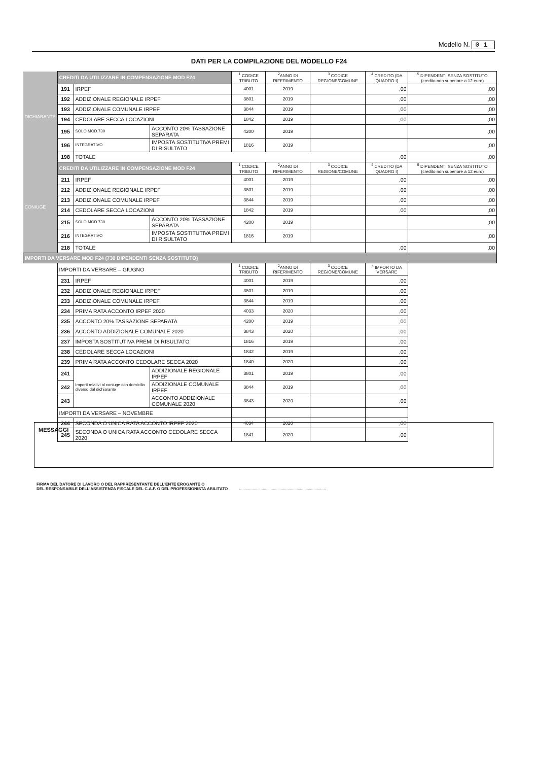Modello N. 01
DATI PER LA COMPILAZIONE DEL MODELLO F24
| DICHIARANTE | CREDITI DA UTILIZZARE IN COMPENSAZIONE MOD F24 | | | <sup>1</sup> CODICE TRIBUTO | <sup>2</sup> ANNO DI RIFERIMENTO | <sup>3</sup> CODICE REGIONE/COMUNE | <sup>4</sup> CREDITO (DA QUADRO I) | <sup>5</sup> DIPENDENTI SENZA SOSTITUTO (credito non superiore a 12 euro) |
| | 191 | IRPEF | | 4001 | 2019 | | ,00 | ,00 |
| | 192 | ADDIZIONALE REGIONALE IRPEF | | 3801 | 2019 | | ,00 | ,00 |
| | 193 | ADDIZIONALE COMUNALE IRPEF | | 3844 | 2019 | | ,00 | ,00 |
| | 194 | CEDOLARE SECCA LOCAZIONI | | 1842 | 2019 | | ,00 | ,00 |
| | 195 | SOLO MOD.730 | ACCONTO 20% TASSAZIONE SEPARATA | 4200 | 2019 | | | ,00 |
| | 196 | INTEGRATIVO | IMPOSTA SOSTITUTIVA PREMI DI RISULTATO | 1816 | 2019 | | | ,00 |
| | 198 | TOTALE | | | | | ,00 | ,00 |
| CONIUGE | CREDITI DA UTILIZZARE IN COMPENSAZIONE MOD F24 | | | <sup>1</sup> CODICE TRIBUTO | <sup>2</sup> ANNO DI RIFERIMENTO | <sup>3</sup> CODICE REGIONE/COMUNE | <sup>4</sup> CREDITO (DA QUADRO I) | <sup>5</sup> DIPENDENTI SENZA SOSTITUTO (credito non superiore a 12 euro) |
| | 211 | IRPEF | | 4001 | 2019 | | ,00 | ,00 |
| | 212 | ADDIZIONALE REGIONALE IRPEF | | 3801 | 2019 | | ,00 | ,00 |
| | 213 | ADDIZIONALE COMUNALE IRPEF | | 3844 | 2019 | | ,00 | ,00 |
| | 214 | CEDOLARE SECCA LOCAZIONI | | 1842 | 2019 | | ,00 | ,00 |
| | 215 | SOLO MOD.730 | ACCONTO 20% TASSAZIONE SEPARATA | 4200 | 2019 | | | ,00 |
| | 216 | INTEGRATIVO | IMPOSTA SOSTITUTIVA PREMI DI RISULTATO | 1816 | 2019 | | | ,00 |
| | 218 | TOTALE | | | | | ,00 | ,00 |
| IMPORTI DA VERSARE MOD F24 (730 DIPENDENTI SENZA SOSTITUTO) | | | | | | | | |
| | IMPORTI DA VERSARE – GIUGNO | | | <sup>1</sup> CODICE TRIBUTO | <sup>2</sup> ANNO DI RIFERIMENTO | <sup>3</sup> CODICE REGIONE/COMUNE | <sup>4</sup> IMPORTO DA VERSARE | |
| | 231 | IRPEF | | 4001 | 2019 | | ,00 | |
| | 232 | ADDIZIONALE REGIONALE IRPEF | | 3801 | 2019 | | ,00 | |
| | 233 | ADDIZIONALE COMUNALE IRPEF | | 3844 | 2019 | | ,00 | |
| | 234 | PRIMA RATA ACCONTO IRPEF 2020 | | 4033 | 2020 | | ,00 | |
| | 235 | ACCONTO 20% TASSAZIONE SEPARATA | | 4200 | 2019 | | ,00 | |
| | 236 | ACCONTO ADDIZIONALE COMUNALE 2020 | | 3843 | 2020 | | ,00 | |
| | 237 | IMPOSTA SOSTITUTIVA PREMI DI RISULTATO | | 1816 | 2019 | | ,00 | |
| | 238 | CEDOLARE SECCA LOCAZIONI | | 1842 | 2019 | | ,00 | |
| | 239 | PRIMA RATA ACCONTO CEDOLARE SECCA 2020 | | 1840 | 2020 | | ,00 | |
| | 241 | Importi relativi al coniuge con domicilio diverso dal dichiarante | ADDIZIONALE REGIONALE IRPEF | 3801 | 2019 | | ,00 | |
| | 242 | | ADDIZIONALE COMUNALE IRPEF | 3844 | 2019 | | ,00 | |
| | 243 | | ACCONTO ADDIZIONALE COMUNALE 2020 | 3843 | 2020 | | ,00 | |
| | IMPORTI DA VERSARE – NOVEMBRE | | | | | | | |
| | 244 | SECONDA O UNICA RATA ACCONTO IRPEF 2020 | | 4034 | 2020 | | ,00 | |
| | 245 | SECONDA O UNICA RATA ACCONTO CEDOLARE SECCA 2020 | | 1841 | 2020 | | ,00 | |
MESSAGGI
FIRMA DEL DATORE DI LAVORO O DEL RAPPRESENTANTE DELL'ENTE EROGANTE O
DEL RESPONSABILE DELL'ASSISTENZA FISCALE DEL C.A.F. O DEL PROFESSIONISTA ABILITATO .............................................................................